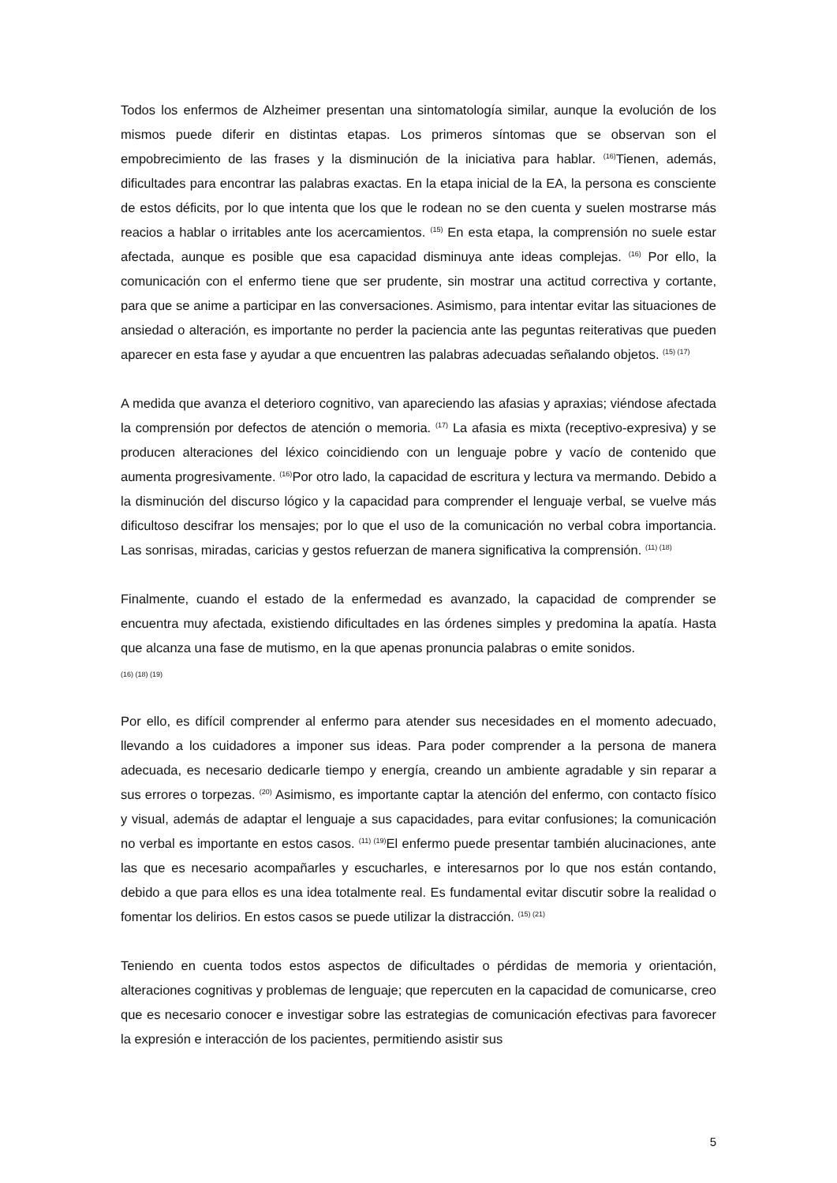Todos los enfermos de Alzheimer presentan una sintomatología similar, aunque la evolución de los mismos puede diferir en distintas etapas. Los primeros síntomas que se observan son el empobrecimiento de las frases y la disminución de la iniciativa para hablar. <sup>(16)</sup>Tienen, además, dificultades para encontrar las palabras exactas. En la etapa inicial de la EA, la persona es consciente de estos déficits, por lo que intenta que los que le rodean no se den cuenta y suelen mostrarse más reacios a hablar o irritables ante los acercamientos. <sup>(15)</sup> En esta etapa, la comprensión no suele estar afectada, aunque es posible que esa capacidad disminuya ante ideas complejas. <sup>(16)</sup> Por ello, la comunicación con el enfermo tiene que ser prudente, sin mostrar una actitud correctiva y cortante, para que se anime a participar en las conversaciones. Asimismo, para intentar evitar las situaciones de ansiedad o alteración, es importante no perder la paciencia ante las peguntas reiterativas que pueden aparecer en esta fase y ayudar a que encuentren las palabras adecuadas señalando objetos. <sup>(15) (17)</sup>
A medida que avanza el deterioro cognitivo, van apareciendo las afasias y apraxias; viéndose afectada la comprensión por defectos de atención o memoria. <sup>(17)</sup> La afasia es mixta (receptivo-expresiva) y se producen alteraciones del léxico coincidiendo con un lenguaje pobre y vacío de contenido que aumenta progresivamente. <sup>(16)</sup>Por otro lado, la capacidad de escritura y lectura va mermando. Debido a la disminución del discurso lógico y la capacidad para comprender el lenguaje verbal, se vuelve más dificultoso descifrar los mensajes; por lo que el uso de la comunicación no verbal cobra importancia. Las sonrisas, miradas, caricias y gestos refuerzan de manera significativa la comprensión. <sup>(11) (18)</sup>
Finalmente, cuando el estado de la enfermedad es avanzado, la capacidad de comprender se encuentra muy afectada, existiendo dificultades en las órdenes simples y predomina la apatía. Hasta que alcanza una fase de mutismo, en la que apenas pronuncia palabras o emite sonidos.
(16) (18) (19)
Por ello, es difícil comprender al enfermo para atender sus necesidades en el momento adecuado, llevando a los cuidadores a imponer sus ideas. Para poder comprender a la persona de manera adecuada, es necesario dedicarle tiempo y energía, creando un ambiente agradable y sin reparar a sus errores o torpezas. <sup>(20)</sup> Asimismo, es importante captar la atención del enfermo, con contacto físico y visual, además de adaptar el lenguaje a sus capacidades, para evitar confusiones; la comunicación no verbal es importante en estos casos. <sup>(11) (19)</sup>El enfermo puede presentar también alucinaciones, ante las que es necesario acompañarles y escucharles, e interesarnos por lo que nos están contando, debido a que para ellos es una idea totalmente real. Es fundamental evitar discutir sobre la realidad o fomentar los delirios. En estos casos se puede utilizar la distracción. <sup>(15) (21)</sup>
Teniendo en cuenta todos estos aspectos de dificultades o pérdidas de memoria y orientación, alteraciones cognitivas y problemas de lenguaje; que repercuten en la capacidad de comunicarse, creo que es necesario conocer e investigar sobre las estrategias de comunicación efectivas para favorecer la expresión e interacción de los pacientes, permitiendo asistir sus
5